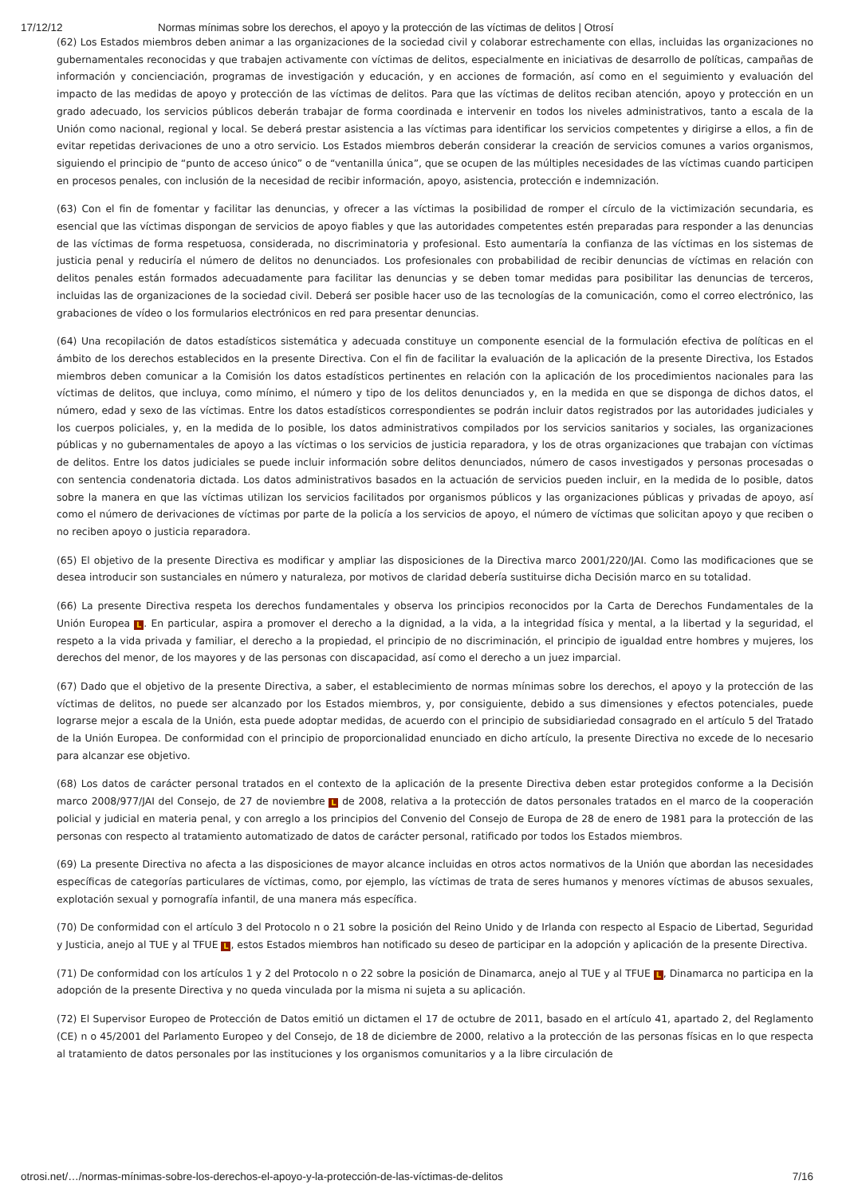17/12/12 Normas mínimas sobre los derechos, el apoyo y la protección de las víctimas de delitos | Otrosí
(62) Los Estados miembros deben animar a las organizaciones de la sociedad civil y colaborar estrechamente con ellas, incluidas las organizaciones no gubernamentales reconocidas y que trabajen activamente con víctimas de delitos, especialmente en iniciativas de desarrollo de políticas, campañas de información y concienciación, programas de investigación y educación, y en acciones de formación, así como en el seguimiento y evaluación del impacto de las medidas de apoyo y protección de las víctimas de delitos. Para que las víctimas de delitos reciban atención, apoyo y protección en un grado adecuado, los servicios públicos deberán trabajar de forma coordinada e intervenir en todos los niveles administrativos, tanto a escala de la Unión como nacional, regional y local. Se deberá prestar asistencia a las víctimas para identificar los servicios competentes y dirigirse a ellos, a fin de evitar repetidas derivaciones de uno a otro servicio. Los Estados miembros deberán considerar la creación de servicios comunes a varios organismos, siguiendo el principio de “punto de acceso único” o de “ventanilla única”, que se ocupen de las múltiples necesidades de las víctimas cuando participen en procesos penales, con inclusión de la necesidad de recibir información, apoyo, asistencia, protección e indemnización.
(63) Con el fin de fomentar y facilitar las denuncias, y ofrecer a las víctimas la posibilidad de romper el círculo de la victimización secundaria, es esencial que las víctimas dispongan de servicios de apoyo fiables y que las autoridades competentes estén preparadas para responder a las denuncias de las víctimas de forma respetuosa, considerada, no discriminatoria y profesional. Esto aumentaría la confianza de las víctimas en los sistemas de justicia penal y reduciría el número de delitos no denunciados. Los profesionales con probabilidad de recibir denuncias de víctimas en relación con delitos penales están formados adecuadamente para facilitar las denuncias y se deben tomar medidas para posibilitar las denuncias de terceros, incluidas las de organizaciones de la sociedad civil. Deberá ser posible hacer uso de las tecnologías de la comunicación, como el correo electrónico, las grabaciones de vídeo o los formularios electrónicos en red para presentar denuncias.
(64) Una recopilación de datos estadísticos sistemática y adecuada constituye un componente esencial de la formulación efectiva de políticas en el ámbito de los derechos establecidos en la presente Directiva. Con el fin de facilitar la evaluación de la aplicación de la presente Directiva, los Estados miembros deben comunicar a la Comisión los datos estadísticos pertinentes en relación con la aplicación de los procedimientos nacionales para las víctimas de delitos, que incluya, como mínimo, el número y tipo de los delitos denunciados y, en la medida en que se disponga de dichos datos, el número, edad y sexo de las víctimas. Entre los datos estadísticos correspondientes se podrán incluir datos registrados por las autoridades judiciales y los cuerpos policiales, y, en la medida de lo posible, los datos administrativos compilados por los servicios sanitarios y sociales, las organizaciones públicas y no gubernamentales de apoyo a las víctimas o los servicios de justicia reparadora, y los de otras organizaciones que trabajan con víctimas de delitos. Entre los datos judiciales se puede incluir información sobre delitos denunciados, número de casos investigados y personas procesadas o con sentencia condenatoria dictada. Los datos administrativos basados en la actuación de servicios pueden incluir, en la medida de lo posible, datos sobre la manera en que las víctimas utilizan los servicios facilitados por organismos públicos y las organizaciones públicas y privadas de apoyo, así como el número de derivaciones de víctimas por parte de la policía a los servicios de apoyo, el número de víctimas que solicitan apoyo y que reciben o no reciben apoyo o justicia reparadora.
(65) El objetivo de la presente Directiva es modificar y ampliar las disposiciones de la Directiva marco 2001/220/JAI. Como las modificaciones que se desea introducir son sustanciales en número y naturaleza, por motivos de claridad debería sustituirse dicha Decisión marco en su totalidad.
(66) La presente Directiva respeta los derechos fundamentales y observa los principios reconocidos por la Carta de Derechos Fundamentales de la Unión Europea L. En particular, aspira a promover el derecho a la dignidad, a la vida, a la integridad física y mental, a la libertad y la seguridad, el respeto a la vida privada y familiar, el derecho a la propiedad, el principio de no discriminación, el principio de igualdad entre hombres y mujeres, los derechos del menor, de los mayores y de las personas con discapacidad, así como el derecho a un juez imparcial.
(67) Dado que el objetivo de la presente Directiva, a saber, el establecimiento de normas mínimas sobre los derechos, el apoyo y la protección de las víctimas de delitos, no puede ser alcanzado por los Estados miembros, y, por consiguiente, debido a sus dimensiones y efectos potenciales, puede lograrse mejor a escala de la Unión, esta puede adoptar medidas, de acuerdo con el principio de subsidiariedad consagrado en el artículo 5 del Tratado de la Unión Europea. De conformidad con el principio de proporcionalidad enunciado en dicho artículo, la presente Directiva no excede de lo necesario para alcanzar ese objetivo.
(68) Los datos de carácter personal tratados en el contexto de la aplicación de la presente Directiva deben estar protegidos conforme a la Decisión marco 2008/977/JAI del Consejo, de 27 de noviembre L de 2008, relativa a la protección de datos personales tratados en el marco de la cooperación policial y judicial en materia penal, y con arreglo a los principios del Convenio del Consejo de Europa de 28 de enero de 1981 para la protección de las personas con respecto al tratamiento automatizado de datos de carácter personal, ratificado por todos los Estados miembros.
(69) La presente Directiva no afecta a las disposiciones de mayor alcance incluidas en otros actos normativos de la Unión que abordan las necesidades específicas de categorías particulares de víctimas, como, por ejemplo, las víctimas de trata de seres humanos y menores víctimas de abusos sexuales, explotación sexual y pornografía infantil, de una manera más específica.
(70) De conformidad con el artículo 3 del Protocolo n o 21 sobre la posición del Reino Unido y de Irlanda con respecto al Espacio de Libertad, Seguridad y Justicia, anejo al TUE y al TFUE L, estos Estados miembros han notificado su deseo de participar en la adopción y aplicación de la presente Directiva.
(71) De conformidad con los artículos 1 y 2 del Protocolo n o 22 sobre la posición de Dinamarca, anejo al TUE y al TFUE L, Dinamarca no participa en la adopción de la presente Directiva y no queda vinculada por la misma ni sujeta a su aplicación.
(72) El Supervisor Europeo de Protección de Datos emitió un dictamen el 17 de octubre de 2011, basado en el artículo 41, apartado 2, del Reglamento (CE) n o 45/2001 del Parlamento Europeo y del Consejo, de 18 de diciembre de 2000, relativo a la protección de las personas físicas en lo que respecta al tratamiento de datos personales por las instituciones y los organismos comunitarios y a la libre circulación de
otrosi.net/…/normas-mínimas-sobre-los-derechos-el-apoyo-y-la-protección-de-las-víctimas-de-delitos 7/16